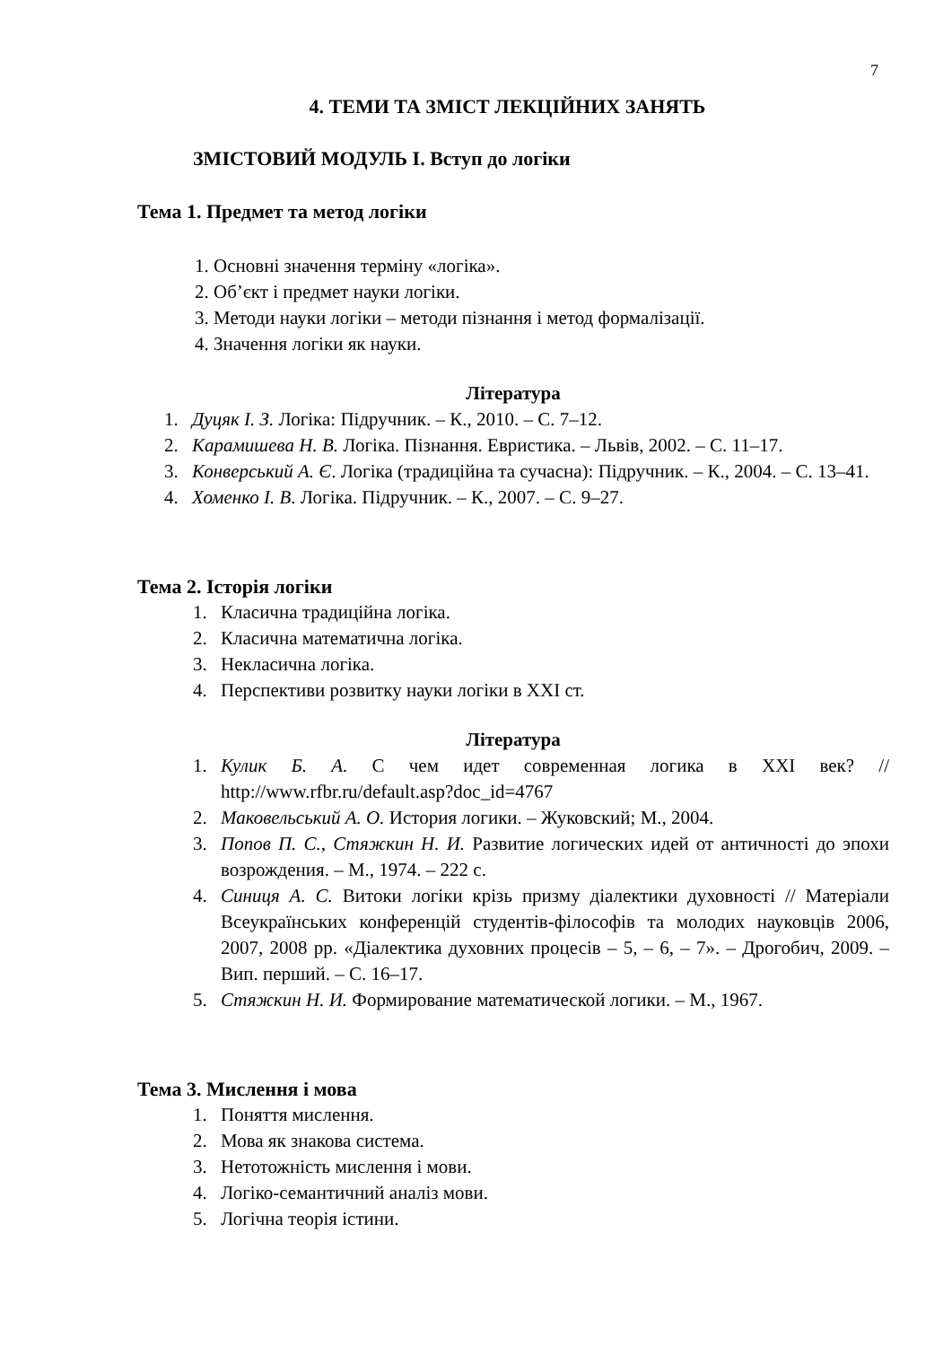7
4. ТЕМИ ТА ЗМІСТ ЛЕКЦІЙНИХ ЗАНЯТЬ
ЗМІСТОВИЙ МОДУЛЬ І. Вступ до логіки
Тема 1. Предмет та метод логіки
1. Основні значення терміну «логіка».
2. Об’єкт і предмет науки логіки.
3. Методи науки логіки – методи пізнання і метод формалізації.
4. Значення логіки як науки.
Література
1. Дуцяк І. З. Логіка: Підручник. – К., 2010. – С. 7–12.
2. Карамишева Н. В. Логіка. Пізнання. Евристика. – Львів, 2002. – С. 11–17.
3. Конверський А. Є. Логіка (традиційна та сучасна): Підручник. – К., 2004. – С. 13–41.
4. Хоменко І. В. Логіка. Підручник. – К., 2007. – С. 9–27.
Тема 2. Історія логіки
1. Класична традиційна логіка.
2. Класична математична логіка.
3. Некласична логіка.
4. Перспективи розвитку науки логіки в ХХІ ст.
Література
1. Кулик Б. А. С чем идет современная логика в XXI век? // http://www.rfbr.ru/default.asp?doc_id=4767
2. Маковельський А. О. История логики. – Жуковский; М., 2004.
3. Попов П. С., Стяжкин Н. И. Развитие логических идей от античності до эпохи возрождения. – М., 1974. – 222 с.
4. Синиця А. С. Витоки логіки крізь призму діалектики духовності // Матеріали Всеукраїнських конференцій студентів-філософів та молодих науковців 2006, 2007, 2008 рр. «Діалектика духовних процесів – 5, – 6, – 7». – Дрогобич, 2009. – Вип. перший. – С. 16–17.
5. Стяжкин Н. И. Формирование математической логики. – М., 1967.
Тема 3. Мислення і мова
1. Поняття мислення.
2. Мова як знакова система.
3. Нетотожність мислення і мови.
4. Логіко-семантичний аналіз мови.
5. Логічна теорія істини.